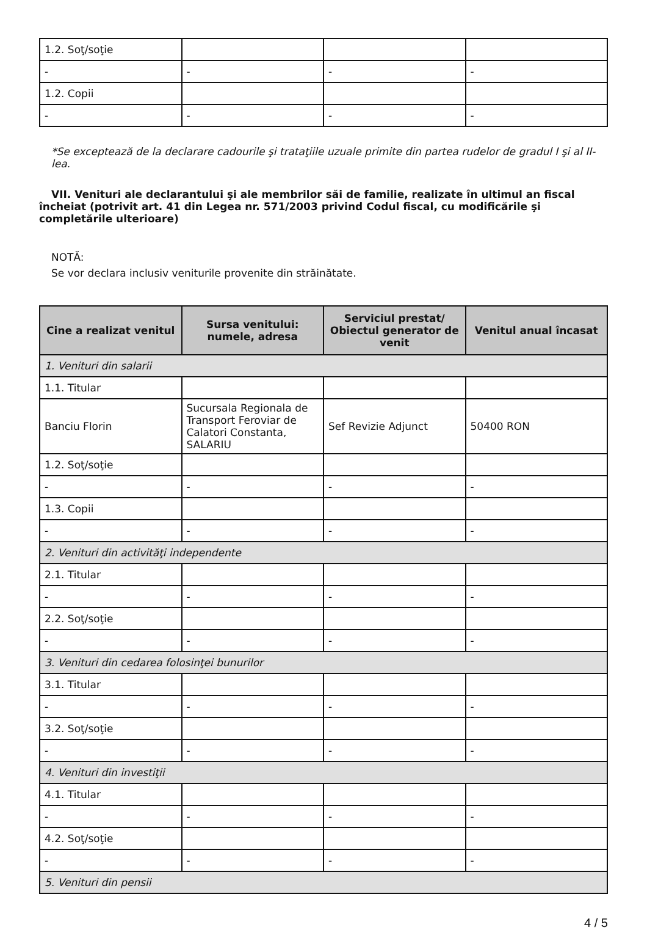| 1.2. Soţ/soţie | | | |
| - | - | - | - |
| 1.2. Copii | | | |
| - | - | - | - |
*Se exceptează de la declarare cadourile şi trataţiile uzuale primite din partea rudelor de gradul I şi al II-lea.
VII. Venituri ale declarantului şi ale membrilor săi de familie, realizate în ultimul an fiscal încheiat (potrivit art. 41 din Legea nr. 571/2003 privind Codul fiscal, cu modificările şi completările ulterioare)
NOTĂ:
Se vor declara inclusiv veniturile provenite din străinătate.
| Cine a realizat venitul | Sursa venitului: numele, adresa | Serviciul prestat/ Obiectul generator de venit | Venitul anual încasat |
| --- | --- | --- | --- |
| 1. Venituri din salarii | | | |
| 1.1. Titular | | | |
| Banciu Florin | Sucursala Regionala de Transport Feroviar de Calatori Constanta, SALARIU | Sef Revizie Adjunct | 50400 RON |
| 1.2. Soţ/soţie | | | |
| - | - | - | - |
| 1.3. Copii | | | |
| - | - | - | - |
| 2. Venituri din activităţi independente | | | |
| 2.1. Titular | | | |
| - | - | - | - |
| 2.2. Soţ/soţie | | | |
| - | - | - | - |
| 3. Venituri din cedarea folosinţei bunurilor | | | |
| 3.1. Titular | | | |
| - | - | - | - |
| 3.2. Soţ/soţie | | | |
| - | - | - | - |
| 4. Venituri din investiţii | | | |
| 4.1. Titular | | | |
| - | - | - | - |
| 4.2. Soţ/soţie | | | |
| - | - | - | - |
| 5. Venituri din pensii | | | |
4 / 5